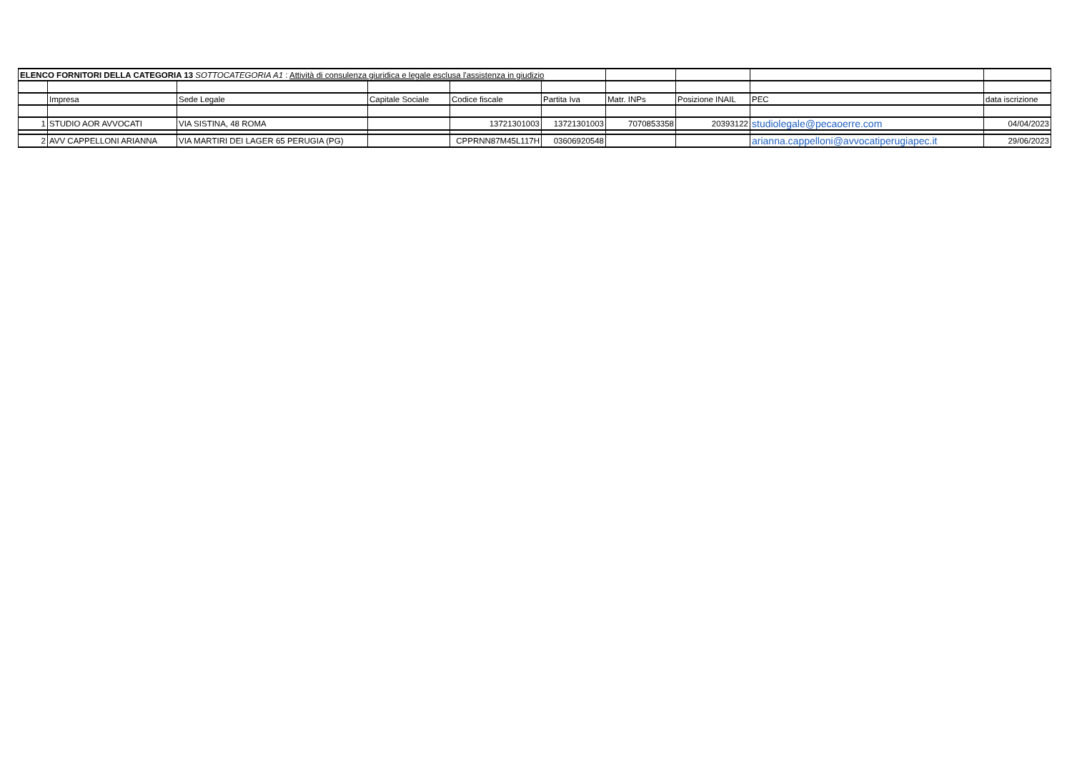| ELENCO FORNITORI DELLA CATEGORIA 13 SOTTOCATEGORIA A1 : Attività di consulenza giuridica e legale esclusa l'assistenza in giudizio | | | | | | | | | |
| | Impresa | Sede Legale | Capitale Sociale | Codice fiscale | Partita Iva | Matr. INPs | Posizione INAIL | PEC | data iscrizione |
| 1 | STUDIO AOR AVVOCATI | VIA SISTINA, 48 ROMA | | 13721301003 | 13721301003 | 7070853358 | 20393122 | studiolegale@pecaoerre.com | 04/04/2023 |
| 2 | AVV CAPPELLONI ARIANNA | VIA MARTIRI DEI LAGER 65 PERUGIA (PG) | | CPPRNN87M45L117H | 03606920548 | | | arianna.cappelloni@avvocatiperugiapec.it | 29/06/2023 |